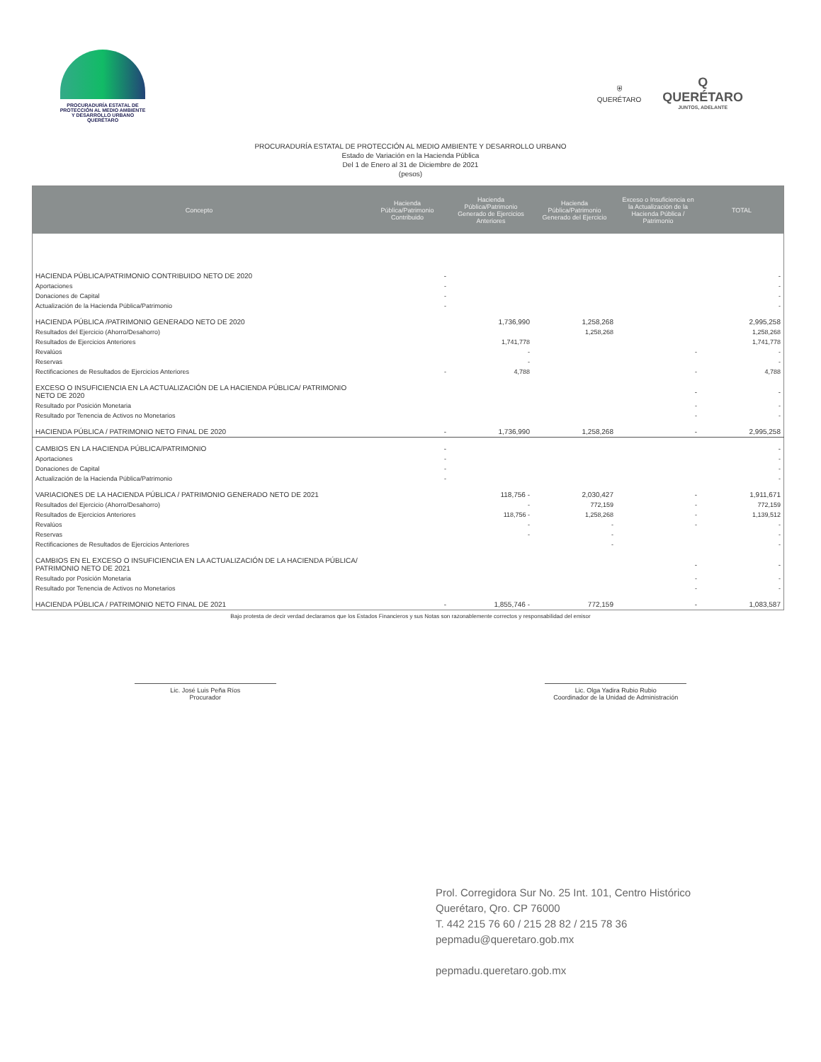PROCURADURÍA ESTATAL DE
PROTECCIÓN AL MEDIO AMBIENTE
Y DESARROLLO URBANO
QUERÉTARO
⛨
QUERÉTARO
Q
QUERÉTARO
JUNTOS, ADELANTE
PROCURADURÍA ESTATAL DE PROTECCIÓN AL MEDIO AMBIENTE Y DESARROLLO URBANO
Estado de Variación en la Hacienda Pública
Del 1 de Enero al 31 de Diciembre de 2021
(pesos)
| Concepto | Hacienda Pública/Patrimonio Contribuido | Hacienda Pública/Patrimonio Generado de Ejercicios Anteriores | Hacienda Pública/Patrimonio Generado del Ejercicio | Exceso o Insuficiencia en la Actualización de la Hacienda Pública / Patrimonio | TOTAL |
| --- | --- | --- | --- | --- | --- |
| HACIENDA PÚBLICA/PATRIMONIO CONTRIBUIDO NETO DE 2020 | - | | | | - |
| Aportaciones | - | | | | - |
| Donaciones de Capital | - | | | | - |
| Actualización de la Hacienda Pública/Patrimonio | - | | | | - |
| HACIENDA PÚBLICA /PATRIMONIO GENERADO NETO DE 2020 | | 1,736,990 | 1,258,268 | | 2,995,258 |
| Resultados del Ejercicio (Ahorro/Desahorro) | | | 1,258,268 | | 1,258,268 |
| Resultados de Ejercicios Anteriores | | 1,741,778 | | | 1,741,778 |
| Revalúos | | - | | - | - |
| Reservas | | - | | | - |
| Rectificaciones de Resultados de Ejercicios Anteriores | - | 4,788 | | - | 4,788 |
| EXCESO O INSUFICIENCIA EN LA ACTUALIZACIÓN DE LA HACIENDA PÚBLICA/ PATRIMONIO NETO DE 2020 | | | | - | - |
| Resultado por Posición Monetaria | | | | - | - |
| Resultado por Tenencia de Activos no Monetarios | | | | - | - |
| HACIENDA PÚBLICA / PATRIMONIO NETO FINAL DE 2020 | - | 1,736,990 | 1,258,268 | - | 2,995,258 |
| CAMBIOS EN LA HACIENDA PÚBLICA/PATRIMONIO | - | | | | - |
| Aportaciones | - | | | | - |
| Donaciones de Capital | - | | | | - |
| Actualización de la Hacienda Pública/Patrimonio | - | | | | - |
| VARIACIONES DE LA HACIENDA PÚBLICA / PATRIMONIO GENERADO NETO DE 2021 | | 118,756 - | 2,030,427 | - | 1,911,671 |
| Resultados del Ejercicio (Ahorro/Desahorro) | | - | 772,159 | - | 772,159 |
| Resultados de Ejercicios Anteriores | | 118,756 - | 1,258,268 | - | 1,139,512 |
| Revalúos | | - | - | - | - |
| Reservas | | - | - | | - |
| Rectificaciones de Resultados de Ejercicios Anteriores | | | - | | - |
| CAMBIOS EN EL EXCESO O INSUFICIENCIA EN LA ACTUALIZACIÓN DE LA HACIENDA PÚBLICA/ PATRIMONIO NETO DE 2021 | | | | - | - |
| Resultado por Posición Monetaria | | | | - | - |
| Resultado por Tenencia de Activos no Monetarios | | | | - | - |
| HACIENDA PÚBLICA / PATRIMONIO NETO FINAL DE 2021 | - | 1,855,746 - | 772,159 | - | 1,083,587 |
Bajo protesta de decir verdad declaramos que los Estados Financieros y sus Notas son razonablemente correctos y responsabilidad del emisor
Lic. José Luis Peña Ríos
Procurador
Lic. Olga Yadira Rubio Rubio
Coordinador de la Unidad de Administración
Prol. Corregidora Sur No. 25 Int. 101, Centro Histórico
Querétaro, Qro. CP 76000
T. 442 215 76 60 / 215 28 82 / 215 78 36
pepmadu@queretaro.gob.mx
pepmadu.queretaro.gob.mx